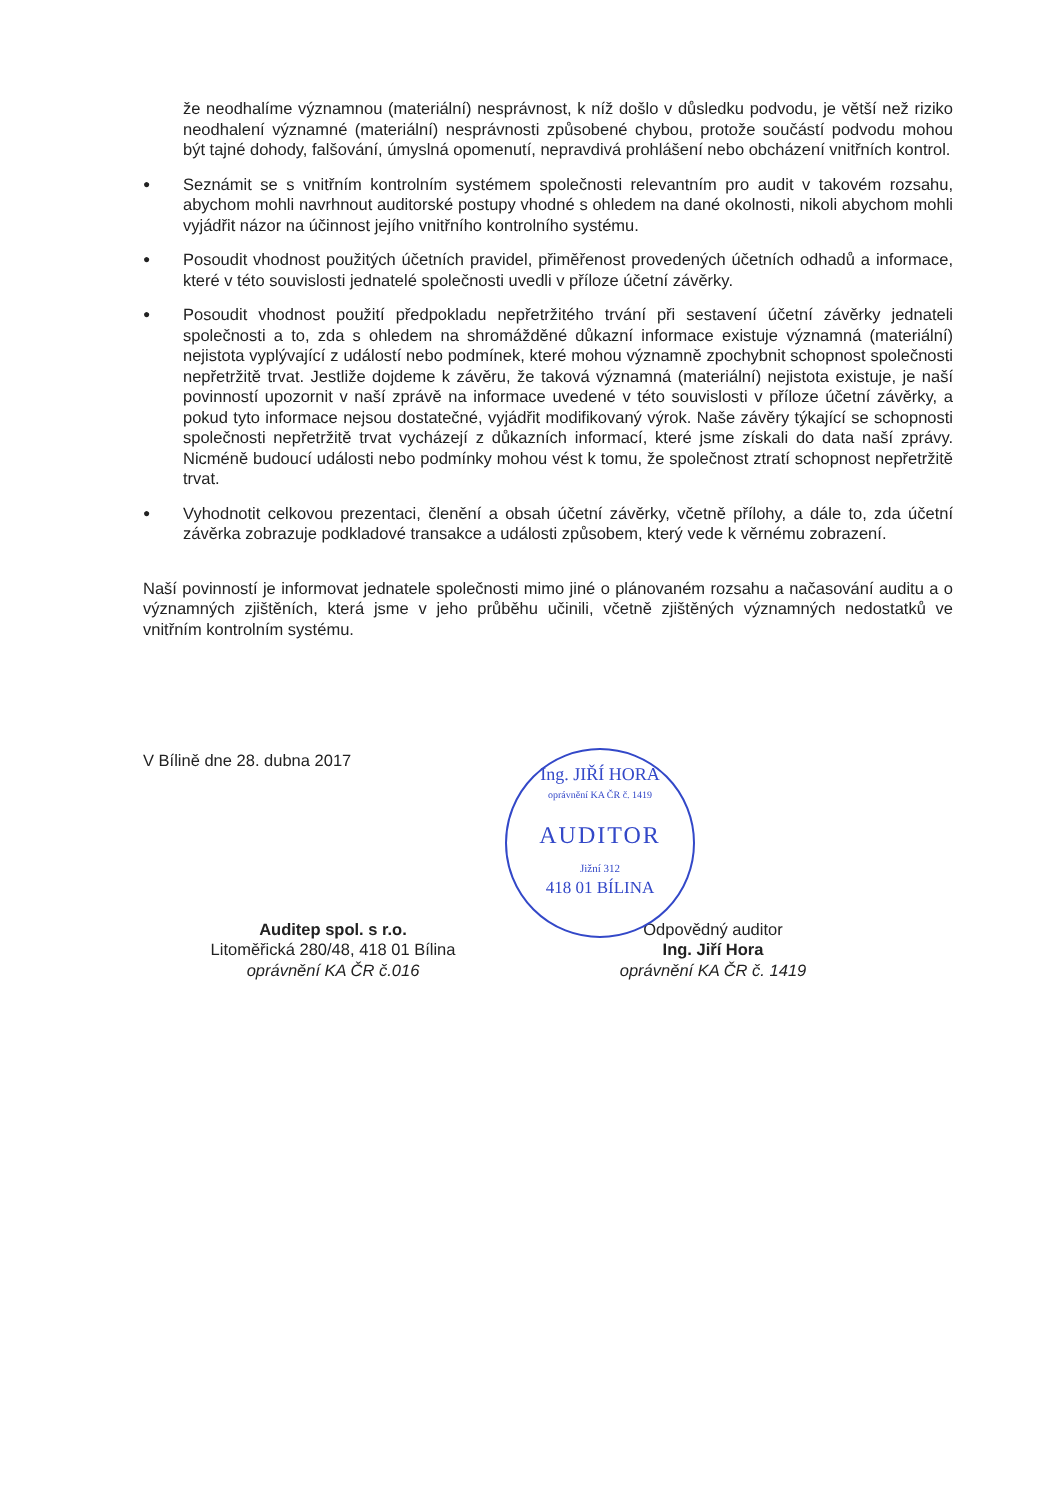že neodhalíme významnou (materiální) nesprávnost, k níž došlo v důsledku podvodu, je větší než riziko neodhalení významné (materiální) nesprávnosti způsobené chybou, protože součástí podvodu mohou být tajné dohody, falšování, úmyslná opomenutí, nepravdivá prohlášení nebo obcházení vnitřních kontrol.
●
Seznámit se s vnitřním kontrolním systémem společnosti relevantním pro audit v takovém rozsahu, abychom mohli navrhnout auditorské postupy vhodné s ohledem na dané okolnosti, nikoli abychom mohli vyjádřit názor na účinnost jejího vnitřního kontrolního systému.
●
Posoudit vhodnost použitých účetních pravidel, přiměřenost provedených účetních odhadů a informace, které v této souvislosti jednatelé společnosti uvedli v příloze účetní závěrky.
●
Posoudit vhodnost použití předpokladu nepřetržitého trvání při sestavení účetní závěrky jednateli společnosti a to, zda s ohledem na shromážděné důkazní informace existuje významná (materiální) nejistota vyplývající z událostí nebo podmínek, které mohou významně zpochybnit schopnost společnosti nepřetržitě trvat. Jestliže dojdeme k závěru, že taková významná (materiální) nejistota existuje, je naší povinností upozornit v naší zprávě na informace uvedené v této souvislosti v příloze účetní závěrky, a pokud tyto informace nejsou dostatečné, vyjádřit modifikovaný výrok. Naše závěry týkající se schopnosti společnosti nepřetržitě trvat vycházejí z důkazních informací, které jsme získali do data naší zprávy. Nicméně budoucí události nebo podmínky mohou vést k tomu, že společnost ztratí schopnost nepřetržitě trvat.
●
Vyhodnotit celkovou prezentaci, členění a obsah účetní závěrky, včetně přílohy, a dále to, zda účetní závěrka zobrazuje podkladové transakce a události způsobem, který vede k věrnému zobrazení.
Naší povinností je informovat jednatele společnosti mimo jiné o plánovaném rozsahu a načasování auditu a o významných zjištěních, která jsme v jeho průběhu učinili, včetně zjištěných významných nedostatků ve vnitřním kontrolním systému.
V Bílině dne 28. dubna 2017
Auditep spol. s r.o.
Litoměřická 280/48, 418 01 Bílina
oprávnění KA ČR č.016
Odpovědný auditor
Ing. Jiří Hora
oprávnění KA ČR č. 1419
Ing. JIŘÍ HORA
oprávnění KA ČR č. 1419
AUDITOR
Jižní 312
418 01 BÍLINA